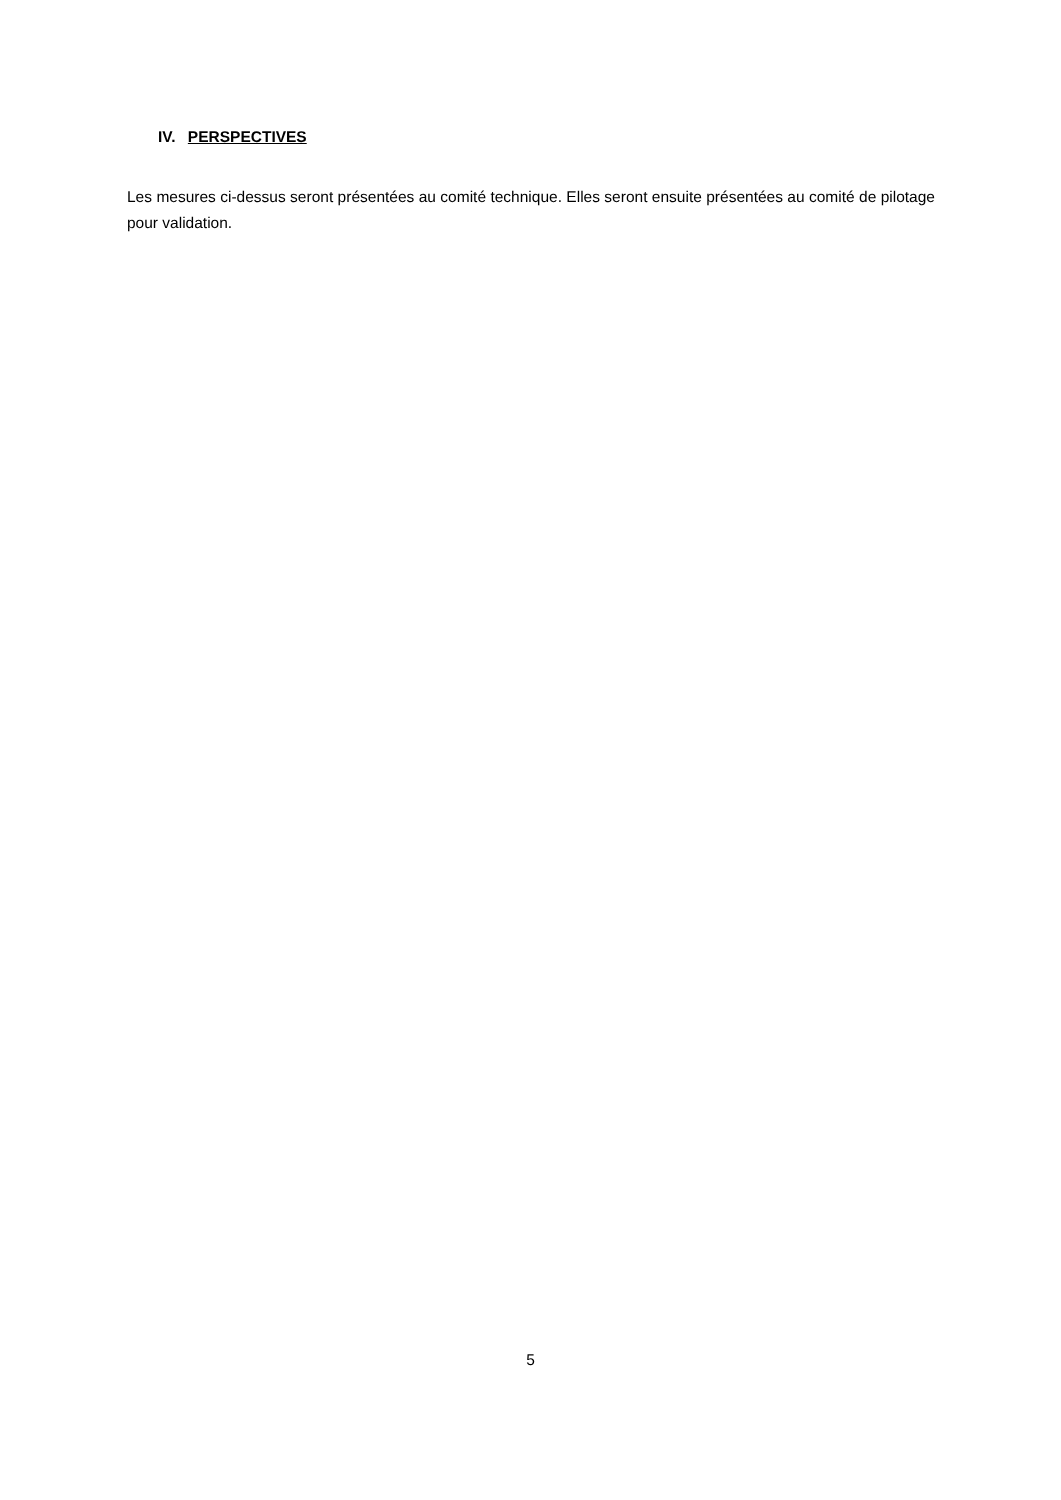IV. PERSPECTIVES
Les mesures ci-dessus seront présentées au comité technique. Elles seront ensuite présentées au comité de pilotage pour validation.
5